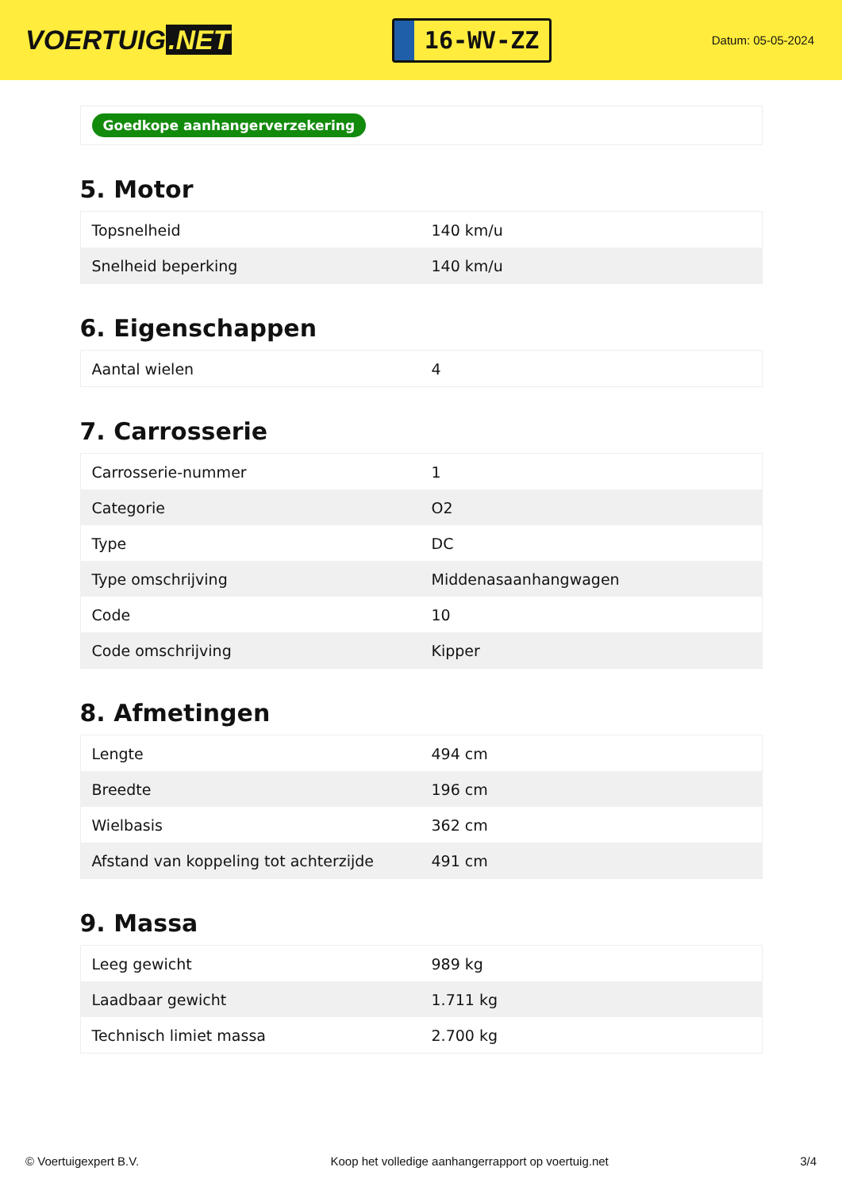VOERTUIG.NET
16-WV-ZZ
Datum: 05-05-2024
Goedkope aanhangerverzekering
5. Motor
| Topsnelheid | 140 km/u |
| Snelheid beperking | 140 km/u |
6. Eigenschappen
| Aantal wielen | 4 |
7. Carrosserie
| Carrosserie-nummer | 1 |
| Categorie | O2 |
| Type | DC |
| Type omschrijving | Middenasaanhangwagen |
| Code | 10 |
| Code omschrijving | Kipper |
8. Afmetingen
| Lengte | 494 cm |
| Breedte | 196 cm |
| Wielbasis | 362 cm |
| Afstand van koppeling tot achterzijde | 491 cm |
9. Massa
| Leeg gewicht | 989 kg |
| Laadbaar gewicht | 1.711 kg |
| Technisch limiet massa | 2.700 kg |
© Voertuigexpert B.V. Koop het volledige aanhangerrapport op voertuig.net 3/4